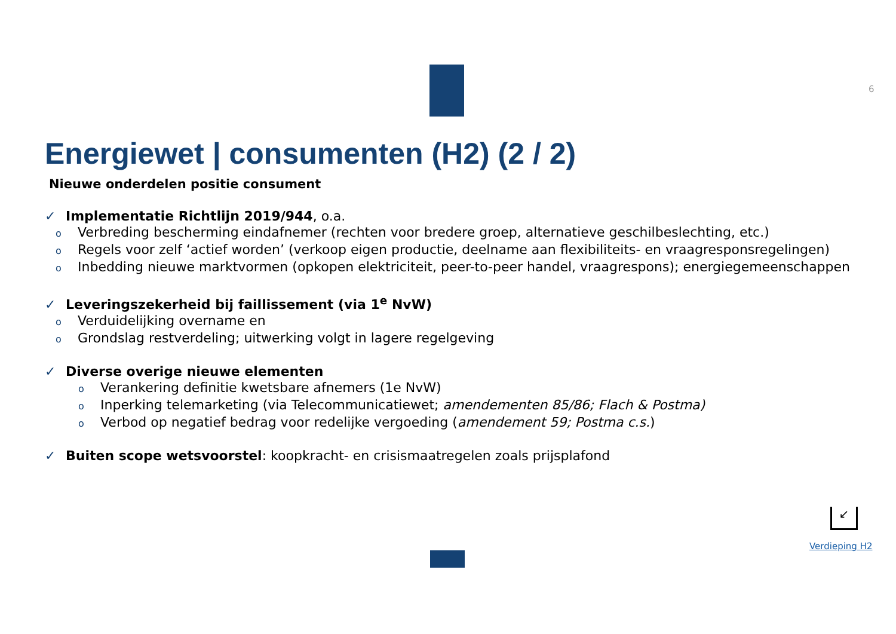6
Energiewet | consumenten (H2) (2 / 2)
Nieuwe onderdelen positie consument
✓ Implementatie Richtlijn 2019/944, o.a.
o Verbreding bescherming eindafnemer (rechten voor bredere groep, alternatieve geschilbeslechting, etc.)
o Regels voor zelf ‘actief worden’ (verkoop eigen productie, deelname aan flexibiliteits- en vraagresponsregelingen)
o Inbedding nieuwe marktvormen (opkopen elektriciteit, peer-to-peer handel, vraagrespons); energiegemeenschappen
✓ Leveringszekerheid bij faillissement (via 1<sup>e</sup> NvW)
o Verduidelijking overname en
o Grondslag restverdeling; uitwerking volgt in lagere regelgeving
✓ Diverse overige nieuwe elementen
o Verankering definitie kwetsbare afnemers (1e NvW)
o Inperking telemarketing (via Telecommunicatiewet; amendementen 85/86; Flach & Postma)
o Verbod op negatief bedrag voor redelijke vergoeding (amendement 59; Postma c.s.)
✓ Buiten scope wetsvoorstel: koopkracht- en crisismaatregelen zoals prijsplafond
↙
Verdieping H2